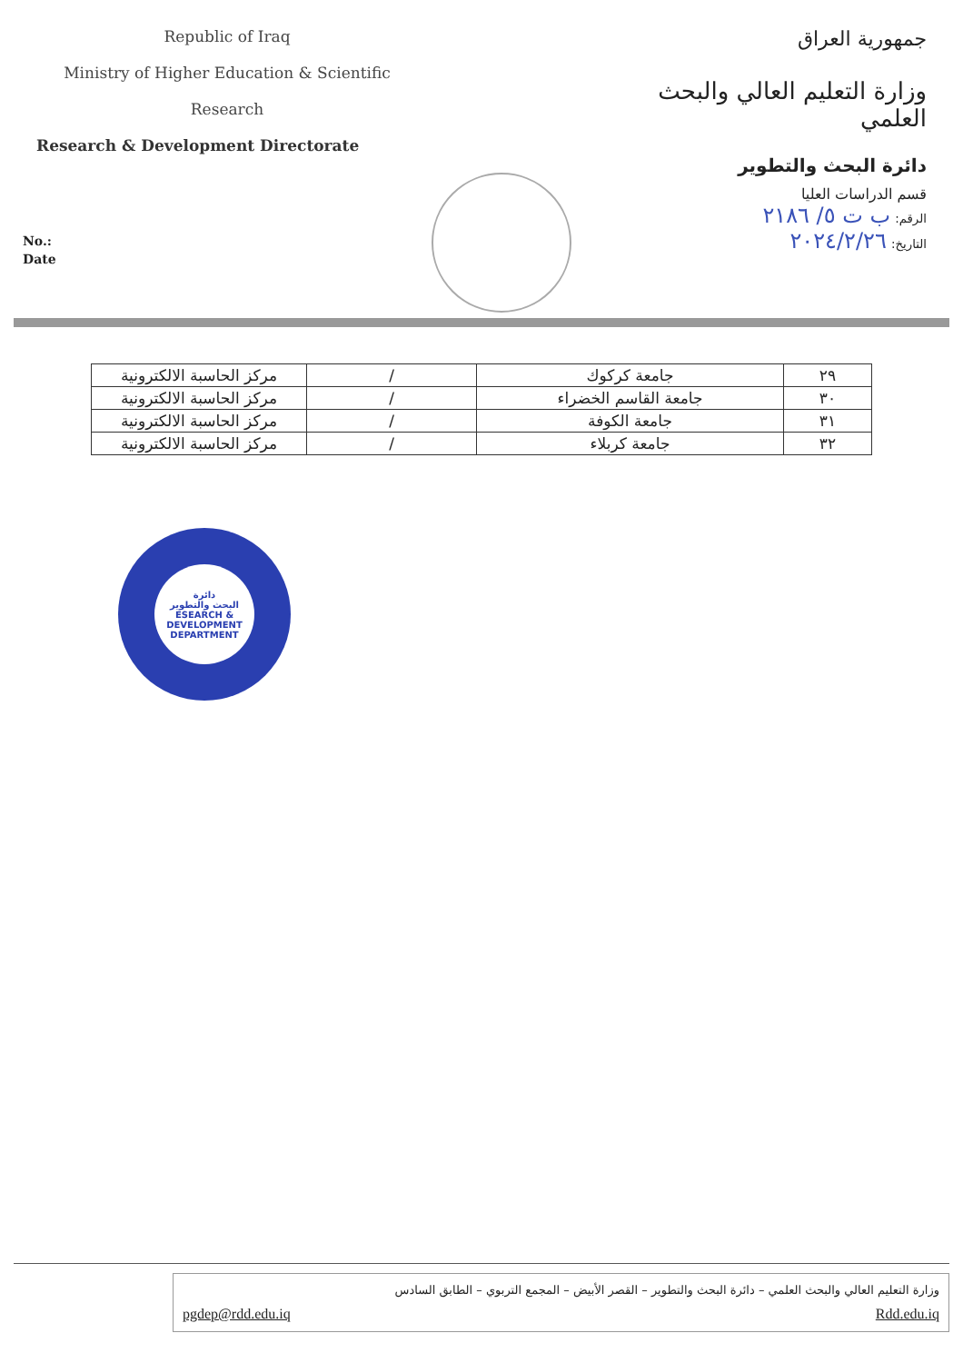Republic of Iraq
Ministry of Higher Education & Scientific
Research
Research & Development Directorate
جمهورية العراق
وزارة التعليم العالي والبحث العلمي
دائرة البحث والتطوير
قسم الدراسات العليا
الرقم: ب ت ٥/ ٢١٨٦
التاريخ: ٢٠٢٤/٢/٢٦
No.:
Date
| ٢٩ | جامعة كركوك | / | مركز الحاسبة الالكترونية |
| ٣٠ | جامعة القاسم الخضراء | / | مركز الحاسبة الالكترونية |
| ٣١ | جامعة الكوفة | / | مركز الحاسبة الالكترونية |
| ٣٢ | جامعة كربلاء | / | مركز الحاسبة الالكترونية |
دائرة
البحث والتطوير
ESEARCH &
DEVELOPMENT
DEPARTMENT
وزارة التعليم العالي والبحث العلمي – دائرة البحث والتطوير – القصر الأبيض – المجمع التربوي – الطابق السادس
Rdd.edu.iq pgdep@rdd.edu.iq